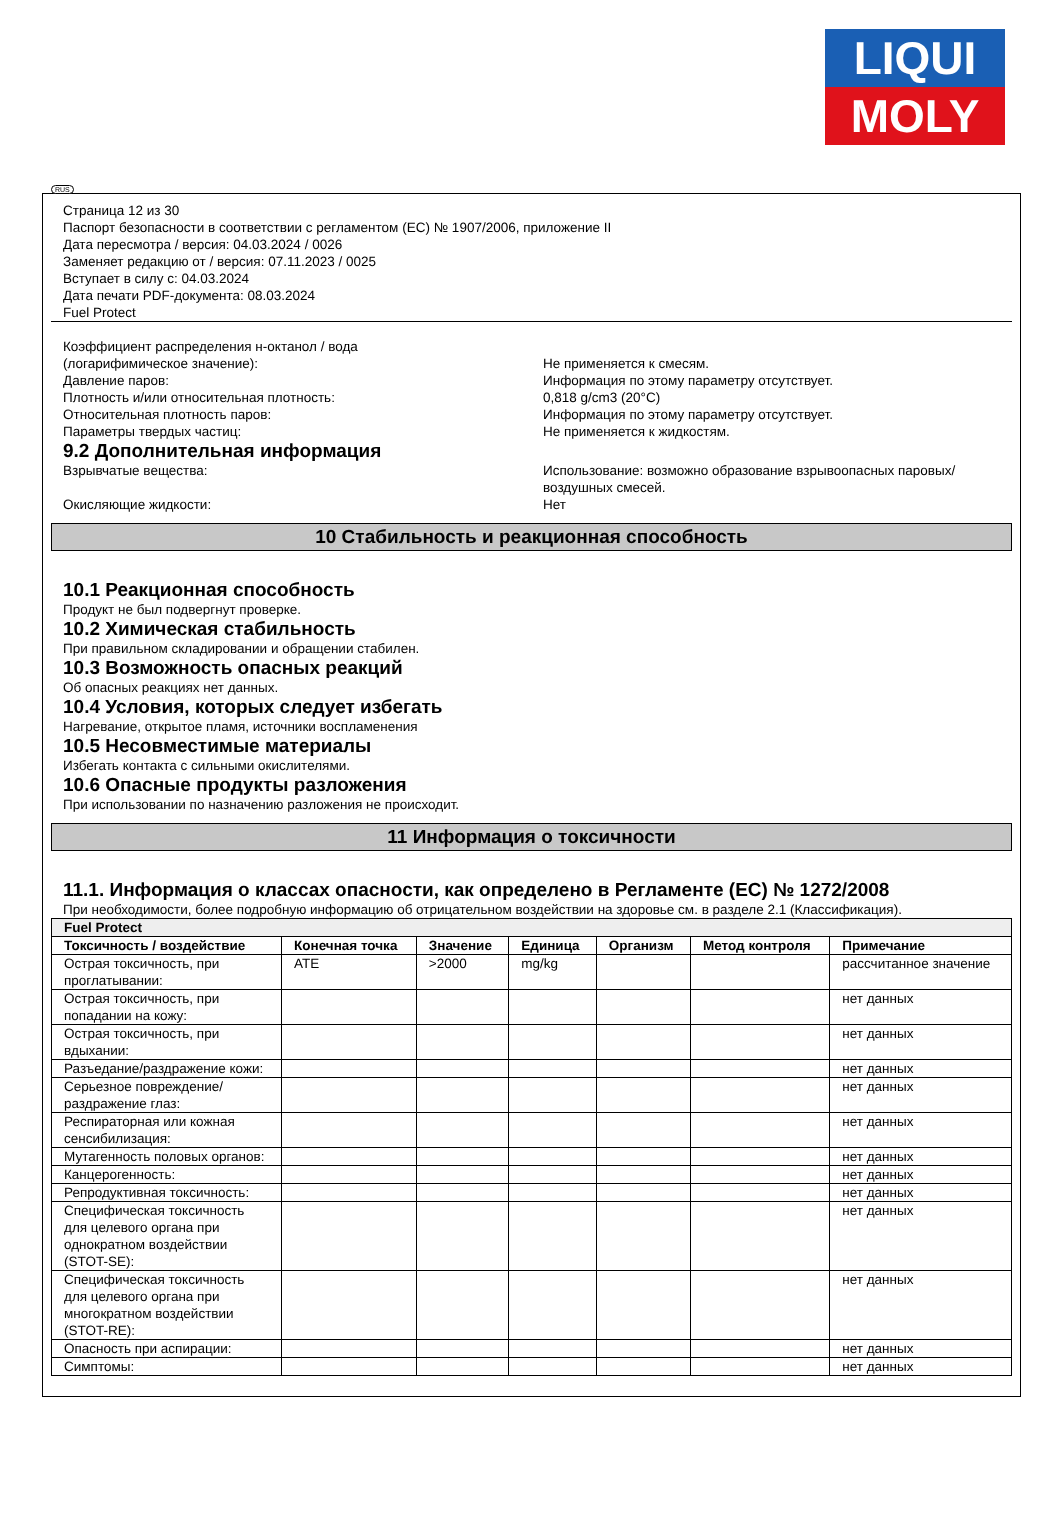LIQUI
MOLY
RUS
Страница 12 из 30
Паспорт безопасности в соответствии с регламентом (ЕС) № 1907/2006, приложение II
Дата пересмотра / версия: 04.03.2024 / 0026
Заменяет редакцию от / версия: 07.11.2023 / 0025
Вступает в силу с: 04.03.2024
Дата печати PDF-документа: 08.03.2024
Fuel Protect
Коэффициент распределения н-октанол / вода
(логарифимическое значение):
Не применяется к смесям.
Давление паров: Информация по этому параметру отсутствует.
Плотность и/или относительная плотность: 0,818 g/cm3 (20°C)
Относительная плотность паров: Информация по этому параметру отсутствует.
Параметры твердых частиц: Не применяется к жидкостям.
9.2 Дополнительная информация
Взрывчатые вещества: Использование: возможно образование взрывоопасных паровых/ воздушных смесей.
Окисляющие жидкости: Нет
10 Стабильность и реакционная способность
10.1 Реакционная способность
Продукт не был подвергнут проверке.
10.2 Химическая стабильность
При правильном складировании и обращении стабилен.
10.3 Возможность опасных реакций
Об опасных реакциях нет данных.
10.4 Условия, которых следует избегать
Нагревание, открытое пламя, источники воспламенения
10.5 Несовместимые материалы
Избегать контакта с сильными окислителями.
10.6 Опасные продукты разложения
При использовании по назначению разложения не происходит.
11 Информация о токсичности
11.1. Информация о классах опасности, как определено в Регламенте (ЕС) № 1272/2008
При необходимости, более подробную информацию об отрицательном воздействии на здоровье см. в разделе 2.1 (Классификация).
| Fuel Protect | | | | | | |
| --- | --- | --- | --- | --- | --- | --- |
| Токсичность / воздействие | Конечная точка | Значение | Единица | Организм | Метод контроля | Примечание |
| Острая токсичность, при проглатывании: | ATE | >2000 | mg/kg | | | рассчитанное значение |
| Острая токсичность, при попадании на кожу: | | | | | | нет данных |
| Острая токсичность, при вдыхании: | | | | | | нет данных |
| Разъедание/раздражение кожи: | | | | | | нет данных |
| Серьезное повреждение/раздражение глаз: | | | | | | нет данных |
| Респираторная или кожная сенсибилизация: | | | | | | нет данных |
| Мутагенность половых органов: | | | | | | нет данных |
| Канцерогенность: | | | | | | нет данных |
| Репродуктивная токсичность: | | | | | | нет данных |
| Специфическая токсичность для целевого органа при однократном воздействии (STOT-SE): | | | | | | нет данных |
| Специфическая токсичность для целевого органа при многократном воздействии (STOT-RE): | | | | | | нет данных |
| Опасность при аспирации: | | | | | | нет данных |
| Симптомы: | | | | | | нет данных |